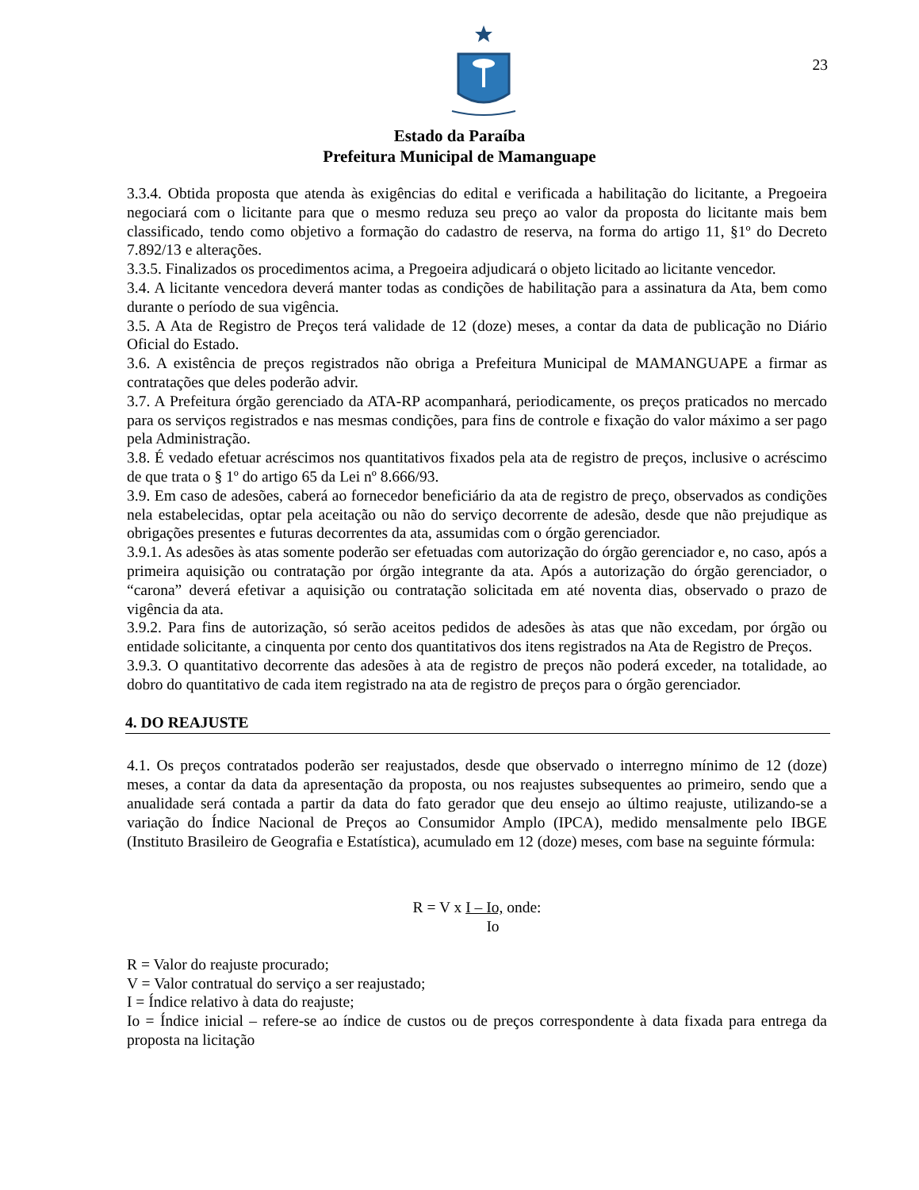23
Estado da Paraíba
Prefeitura Municipal de Mamanguape
3.3.4. Obtida proposta que atenda às exigências do edital e verificada a habilitação do licitante, a Pregoeira negociará com o licitante para que o mesmo reduza seu preço ao valor da proposta do licitante mais bem classificado, tendo como objetivo a formação do cadastro de reserva, na forma do artigo 11, §1º do Decreto 7.892/13 e alterações.
3.3.5. Finalizados os procedimentos acima, a Pregoeira adjudicará o objeto licitado ao licitante vencedor.
3.4. A licitante vencedora deverá manter todas as condições de habilitação para a assinatura da Ata, bem como durante o período de sua vigência.
3.5. A Ata de Registro de Preços terá validade de 12 (doze) meses, a contar da data de publicação no Diário Oficial do Estado.
3.6. A existência de preços registrados não obriga a Prefeitura Municipal de MAMANGUAPE a firmar as contratações que deles poderão advir.
3.7. A Prefeitura órgão gerenciado da ATA-RP acompanhará, periodicamente, os preços praticados no mercado para os serviços registrados e nas mesmas condições, para fins de controle e fixação do valor máximo a ser pago pela Administração.
3.8. É vedado efetuar acréscimos nos quantitativos fixados pela ata de registro de preços, inclusive o acréscimo de que trata o § 1º do artigo 65 da Lei nº 8.666/93.
3.9. Em caso de adesões, caberá ao fornecedor beneficiário da ata de registro de preço, observados as condições nela estabelecidas, optar pela aceitação ou não do serviço decorrente de adesão, desde que não prejudique as obrigações presentes e futuras decorrentes da ata, assumidas com o órgão gerenciador.
3.9.1. As adesões às atas somente poderão ser efetuadas com autorização do órgão gerenciador e, no caso, após a primeira aquisição ou contratação por órgão integrante da ata. Após a autorização do órgão gerenciador, o “carona” deverá efetivar a aquisição ou contratação solicitada em até noventa dias, observado o prazo de vigência da ata.
3.9.2. Para fins de autorização, só serão aceitos pedidos de adesões às atas que não excedam, por órgão ou entidade solicitante, a cinquenta por cento dos quantitativos dos itens registrados na Ata de Registro de Preços.
3.9.3. O quantitativo decorrente das adesões à ata de registro de preços não poderá exceder, na totalidade, ao dobro do quantitativo de cada item registrado na ata de registro de preços para o órgão gerenciador.
4. DO REAJUSTE
4.1. Os preços contratados poderão ser reajustados, desde que observado o interregno mínimo de 12 (doze) meses, a contar da data da apresentação da proposta, ou nos reajustes subsequentes ao primeiro, sendo que a anualidade será contada a partir da data do fato gerador que deu ensejo ao último reajuste, utilizando-se a variação do Índice Nacional de Preços ao Consumidor Amplo (IPCA), medido mensalmente pelo IBGE (Instituto Brasileiro de Geografia e Estatística), acumulado em 12 (doze) meses, com base na seguinte fórmula:
R = V x I – Io, onde:
Io
R = Valor do reajuste procurado;
V = Valor contratual do serviço a ser reajustado;
I = Índice relativo à data do reajuste;
Io = Índice inicial – refere-se ao índice de custos ou de preços correspondente à data fixada para entrega da proposta na licitação